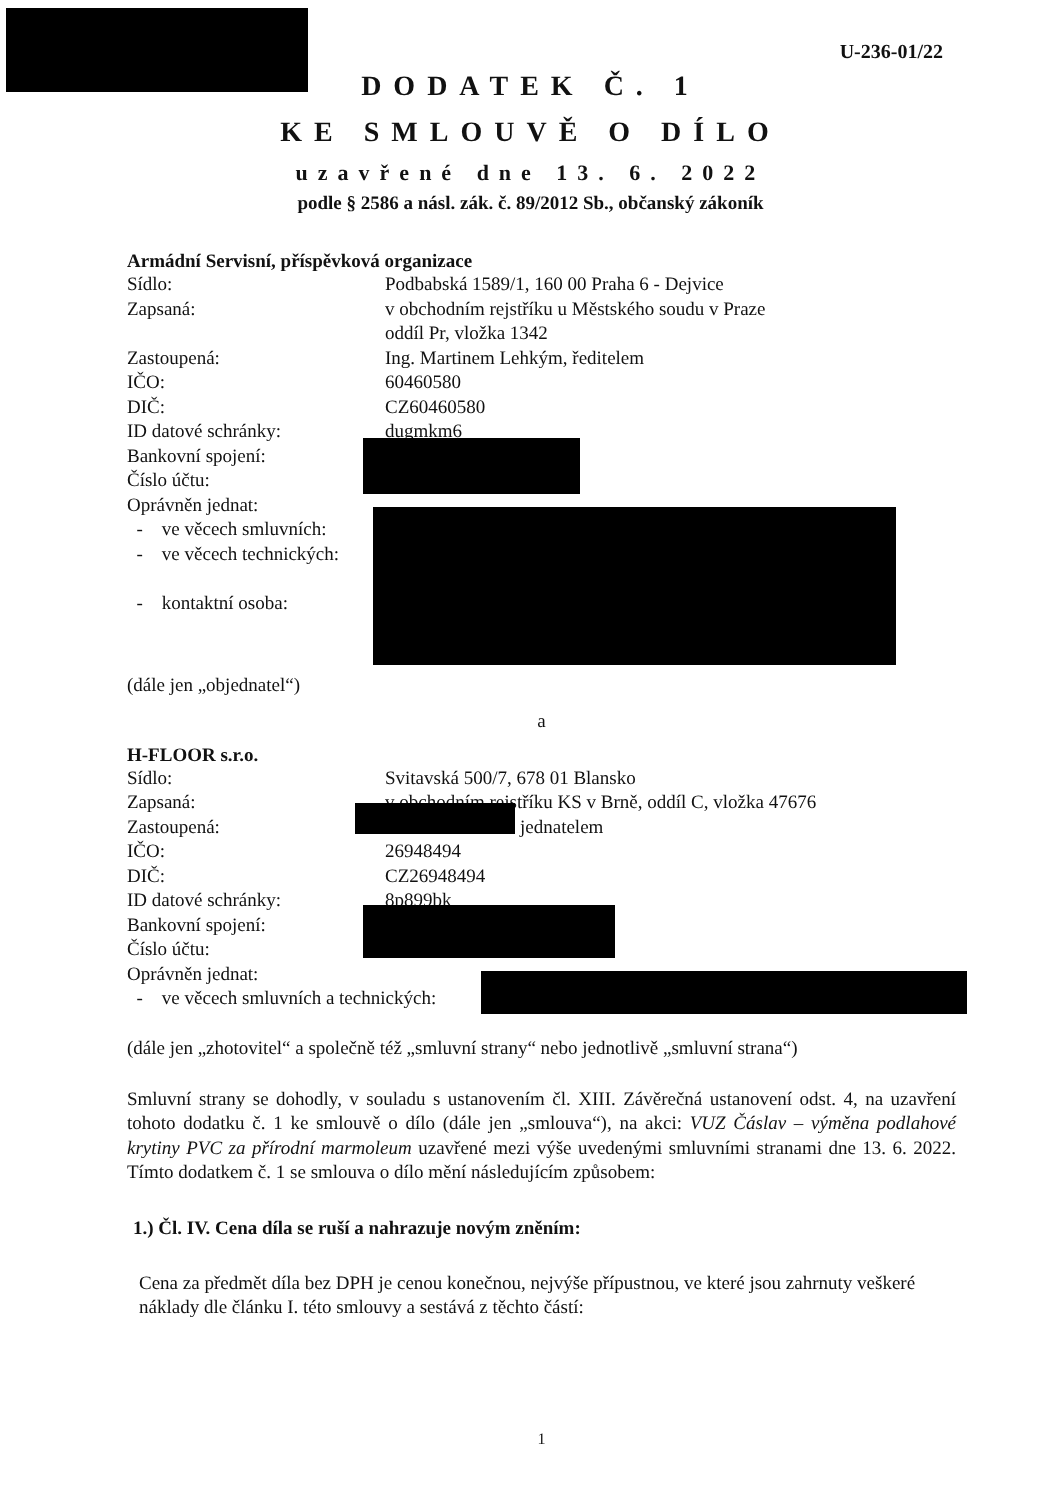U-236-01/22
DODATEK Č. 1
KE SMLOUVĚ O DÍLO
uzavřené dne 13. 6. 2022
podle § 2586 a násl. zák. č. 89/2012 Sb., občanský zákoník
Armádní Servisní, příspěvková organizace
| Sídlo: | Podbabská 1589/1, 160 00 Praha 6 - Dejvice |
| Zapsaná: | v obchodním rejstříku u Městského soudu v Praze oddíl Pr, vložka 1342 |
| Zastoupená: | Ing. Martinem Lehkým, ředitelem |
| IČO: | 60460580 |
| DIČ: | CZ60460580 |
| ID datové schránky: | dugmkm6 |
| Bankovní spojení: | |
| Číslo účtu: | |
| Oprávněn jednat: | |
| - ve věcech smluvních: | |
| - ve věcech technických: | |
| - kontaktní osoba: | |
(dále jen „objednatel“)
a
H-FLOOR s.r.o.
| Sídlo: | Svitavská 500/7, 678 01 Blansko |
| Zapsaná: | v obchodním rejstříku KS v Brně, oddíl C, vložka 47676 |
| Zastoupená: | jednatelem |
| IČO: | 26948494 |
| DIČ: | CZ26948494 |
| ID datové schránky: | 8p899bk |
| Bankovní spojení: | |
| Číslo účtu: | |
| Oprávněn jednat: | |
| - ve věcech smluvních a technických: | |
(dále jen „zhotovitel“ a společně též „smluvní strany“ nebo jednotlivě „smluvní strana“)
Smluvní strany se dohodly, v souladu s ustanovením čl. XIII. Závěrečná ustanovení odst. 4, na uzavření tohoto dodatku č. 1 ke smlouvě o dílo (dále jen „smlouva“), na akci: VUZ Čáslav – výměna podlahové krytiny PVC za přírodní marmoleum uzavřené mezi výše uvedenými smluvními stranami dne 13. 6. 2022. Tímto dodatkem č. 1 se smlouva o dílo mění následujícím způsobem:
1.) Čl. IV. Cena díla se ruší a nahrazuje novým zněním:
Cena za předmět díla bez DPH je cenou konečnou, nejvýše přípustnou, ve které jsou zahrnuty veškeré náklady dle článku I. této smlouvy a sestává z těchto částí:
1